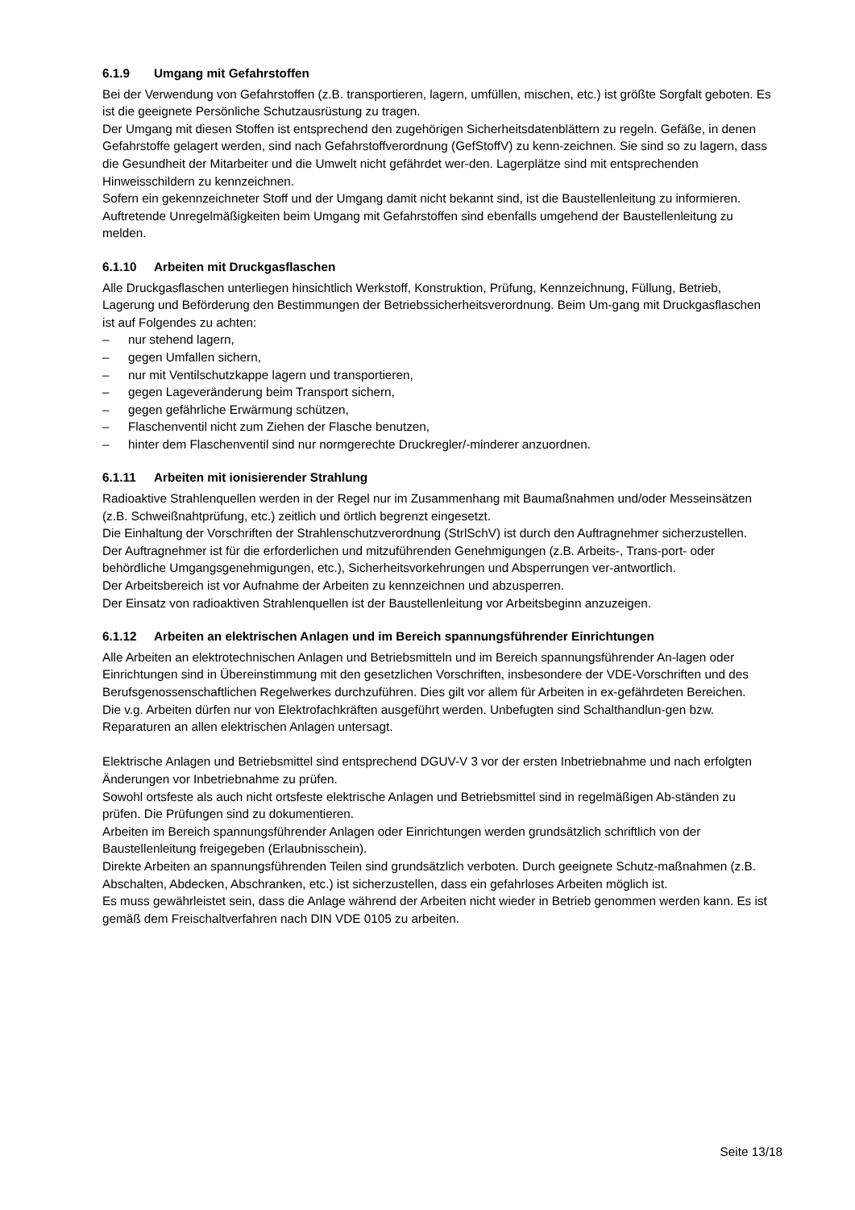6.1.9 Umgang mit Gefahrstoffen
Bei der Verwendung von Gefahrstoffen (z.B. transportieren, lagern, umfüllen, mischen, etc.) ist größte Sorgfalt geboten. Es ist die geeignete Persönliche Schutzausrüstung zu tragen.
Der Umgang mit diesen Stoffen ist entsprechend den zugehörigen Sicherheitsdatenblättern zu regeln. Gefäße, in denen Gefahrstoffe gelagert werden, sind nach Gefahrstoffverordnung (GefStoffV) zu kenn-zeichnen. Sie sind so zu lagern, dass die Gesundheit der Mitarbeiter und die Umwelt nicht gefährdet wer-den. Lagerplätze sind mit entsprechenden Hinweisschildern zu kennzeichnen.
Sofern ein gekennzeichneter Stoff und der Umgang damit nicht bekannt sind, ist die Baustellenleitung zu informieren. Auftretende Unregelmäßigkeiten beim Umgang mit Gefahrstoffen sind ebenfalls umgehend der Baustellenleitung zu melden.
6.1.10 Arbeiten mit Druckgasflaschen
Alle Druckgasflaschen unterliegen hinsichtlich Werkstoff, Konstruktion, Prüfung, Kennzeichnung, Füllung, Betrieb, Lagerung und Beförderung den Bestimmungen der Betriebssicherheitsverordnung. Beim Um-gang mit Druckgasflaschen ist auf Folgendes zu achten:
– nur stehend lagern,
– gegen Umfallen sichern,
– nur mit Ventilschutzkappe lagern und transportieren,
– gegen Lageveränderung beim Transport sichern,
– gegen gefährliche Erwärmung schützen,
– Flaschenventil nicht zum Ziehen der Flasche benutzen,
– hinter dem Flaschenventil sind nur normgerechte Druckregler/-minderer anzuordnen.
6.1.11 Arbeiten mit ionisierender Strahlung
Radioaktive Strahlenquellen werden in der Regel nur im Zusammenhang mit Baumaßnahmen und/oder Messeinsätzen (z.B. Schweißnahtprüfung, etc.) zeitlich und örtlich begrenzt eingesetzt.
Die Einhaltung der Vorschriften der Strahlenschutzverordnung (StrlSchV) ist durch den Auftragnehmer sicherzustellen.
Der Auftragnehmer ist für die erforderlichen und mitzuführenden Genehmigungen (z.B. Arbeits-, Trans-port- oder behördliche Umgangsgenehmigungen, etc.), Sicherheitsvorkehrungen und Absperrungen ver-antwortlich.
Der Arbeitsbereich ist vor Aufnahme der Arbeiten zu kennzeichnen und abzusperren.
Der Einsatz von radioaktiven Strahlenquellen ist der Baustellenleitung vor Arbeitsbeginn anzuzeigen.
6.1.12 Arbeiten an elektrischen Anlagen und im Bereich spannungsführender Einrichtungen
Alle Arbeiten an elektrotechnischen Anlagen und Betriebsmitteln und im Bereich spannungsführender An-lagen oder Einrichtungen sind in Übereinstimmung mit den gesetzlichen Vorschriften, insbesondere der VDE-Vorschriften und des Berufsgenossenschaftlichen Regelwerkes durchzuführen. Dies gilt vor allem für Arbeiten in ex-gefährdeten Bereichen.
Die v.g. Arbeiten dürfen nur von Elektrofachkräften ausgeführt werden. Unbefugten sind Schalthandlun-gen bzw. Reparaturen an allen elektrischen Anlagen untersagt.
Elektrische Anlagen und Betriebsmittel sind entsprechend DGUV-V 3 vor der ersten Inbetriebnahme und nach erfolgten Änderungen vor Inbetriebnahme zu prüfen.
Sowohl ortsfeste als auch nicht ortsfeste elektrische Anlagen und Betriebsmittel sind in regelmäßigen Ab-ständen zu prüfen. Die Prüfungen sind zu dokumentieren.
Arbeiten im Bereich spannungsführender Anlagen oder Einrichtungen werden grundsätzlich schriftlich von der Baustellenleitung freigegeben (Erlaubnisschein).
Direkte Arbeiten an spannungsführenden Teilen sind grundsätzlich verboten. Durch geeignete Schutz-maßnahmen (z.B. Abschalten, Abdecken, Abschranken, etc.) ist sicherzustellen, dass ein gefahrloses Arbeiten möglich ist.
Es muss gewährleistet sein, dass die Anlage während der Arbeiten nicht wieder in Betrieb genommen werden kann. Es ist gemäß dem Freischaltverfahren nach DIN VDE 0105 zu arbeiten.
Seite 13/18